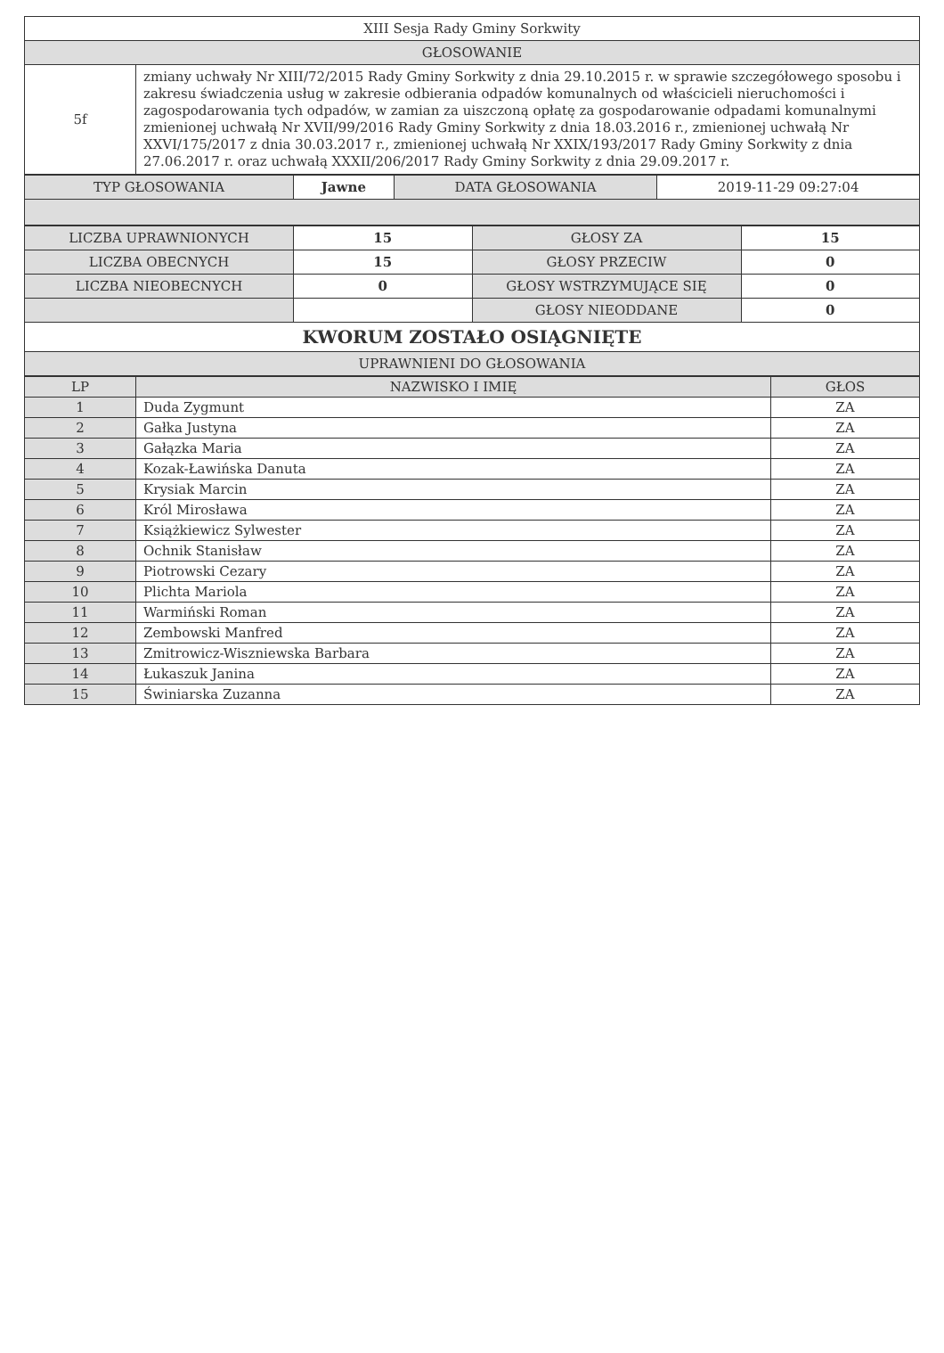| XIII Sesja Rady Gminy Sorkwity | |
| GŁOSOWANIE | |
| 5f | zmiany uchwały Nr XIII/72/2015 Rady Gminy Sorkwity z dnia 29.10.2015 r. w sprawie szczegółowego sposobu i zakresu świadczenia usług w zakresie odbierania odpadów komunalnych od właścicieli nieruchomości i zagospodarowania tych odpadów, w zamian za uiszczoną opłatę za gospodarowanie odpadami komunalnymi zmienionej uchwałą Nr XVII/99/2016 Rady Gminy Sorkwity z dnia 18.03.2016 r., zmienionej uchwałą Nr XXVI/175/2017 z dnia 30.03.2017 r., zmienionej uchwałą Nr XXIX/193/2017 Rady Gminy Sorkwity z dnia 27.06.2017 r. oraz uchwałą XXXII/206/2017 Rady Gminy Sorkwity z dnia 29.09.2017 r. |
| TYP GŁOSOWANIA | Jawne | DATA GŁOSOWANIA | 2019-11-29 09:27:04 |
| LICZBA UPRAWNIONYCH | 15 | GŁOSY ZA | 15 |
| LICZBA OBECNYCH | 15 | GŁOSY PRZECIW | 0 |
| LICZBA NIEOBECNYCH | 0 | GŁOSY WSTRZYMUJĄCE SIĘ | 0 |
| | | GŁOSY NIEODDANE | 0 |
| KWORUM ZOSTAŁO OSIĄGNIĘTE | | | |
| UPRAWNIENI DO GŁOSOWANIA | | | |
| LP | NAZWISKO I IMIĘ | GŁOS |
| --- | --- | --- |
| 1 | Duda Zygmunt | ZA |
| 2 | Gałka Justyna | ZA |
| 3 | Gałązka Maria | ZA |
| 4 | Kozak-Ławińska Danuta | ZA |
| 5 | Krysiak Marcin | ZA |
| 6 | Król Mirosława | ZA |
| 7 | Książkiewicz Sylwester | ZA |
| 8 | Ochnik Stanisław | ZA |
| 9 | Piotrowski Cezary | ZA |
| 10 | Plichta Mariola | ZA |
| 11 | Warmiński Roman | ZA |
| 12 | Zembowski Manfred | ZA |
| 13 | Zmitrowicz-Wiszniewska Barbara | ZA |
| 14 | Łukaszuk Janina | ZA |
| 15 | Świniarska Zuzanna | ZA |